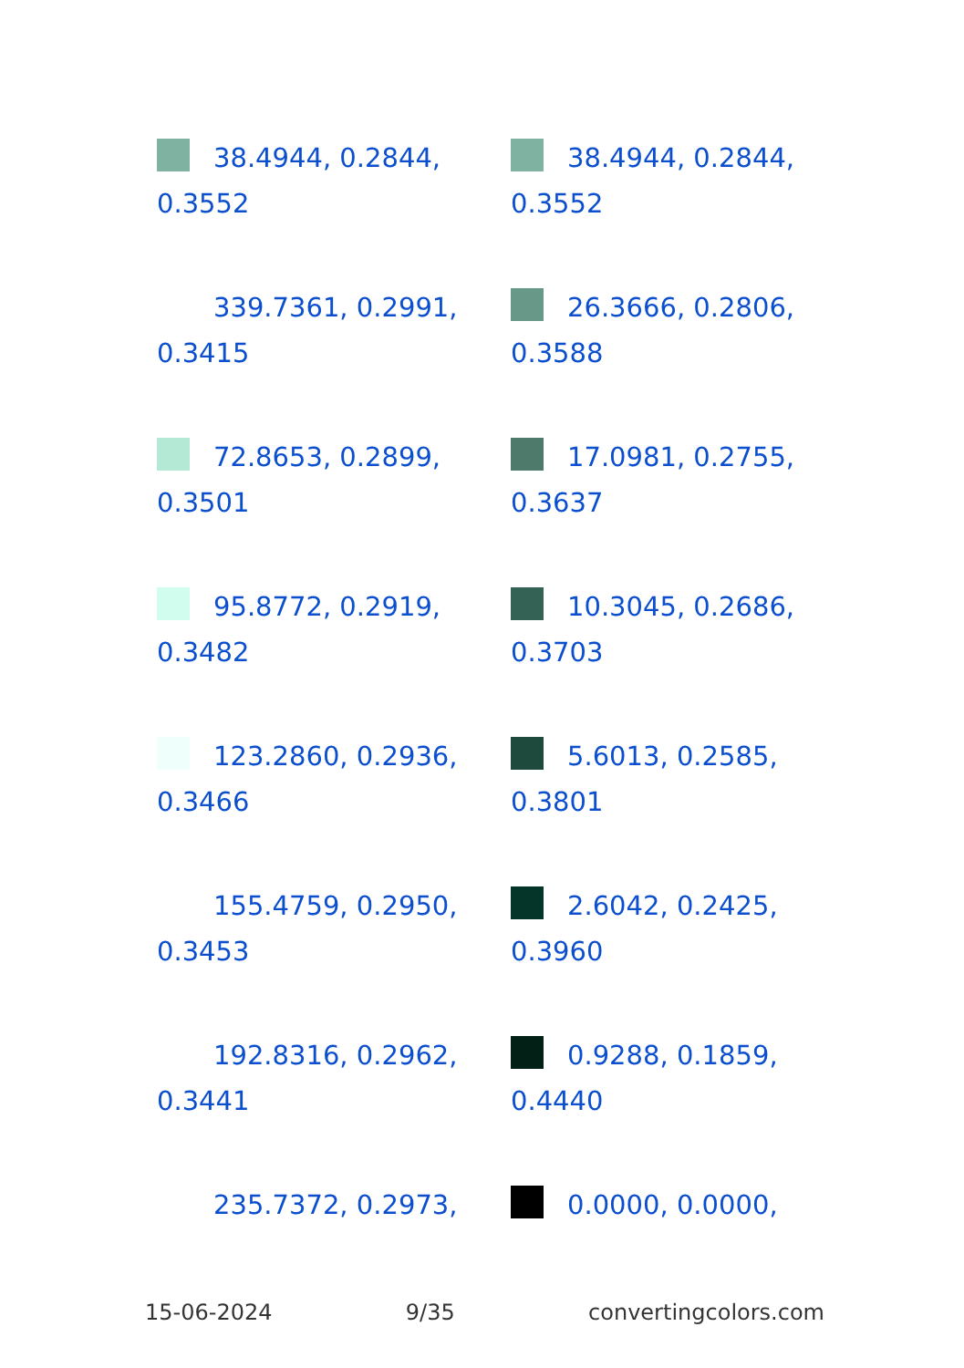38.4944, 0.2844, 0.3552
38.4944, 0.2844, 0.3552
339.7361, 0.2991, 0.3415
26.3666, 0.2806, 0.3588
72.8653, 0.2899, 0.3501
17.0981, 0.2755, 0.3637
95.8772, 0.2919, 0.3482
10.3045, 0.2686, 0.3703
123.2860, 0.2936, 0.3466
5.6013, 0.2585, 0.3801
155.4759, 0.2950, 0.3453
2.6042, 0.2425, 0.3960
192.8316, 0.2962, 0.3441
0.9288, 0.1859, 0.4440
235.7372, 0.2973,
0.0000, 0.0000,
15-06-2024 9/35 convertingcolors.com